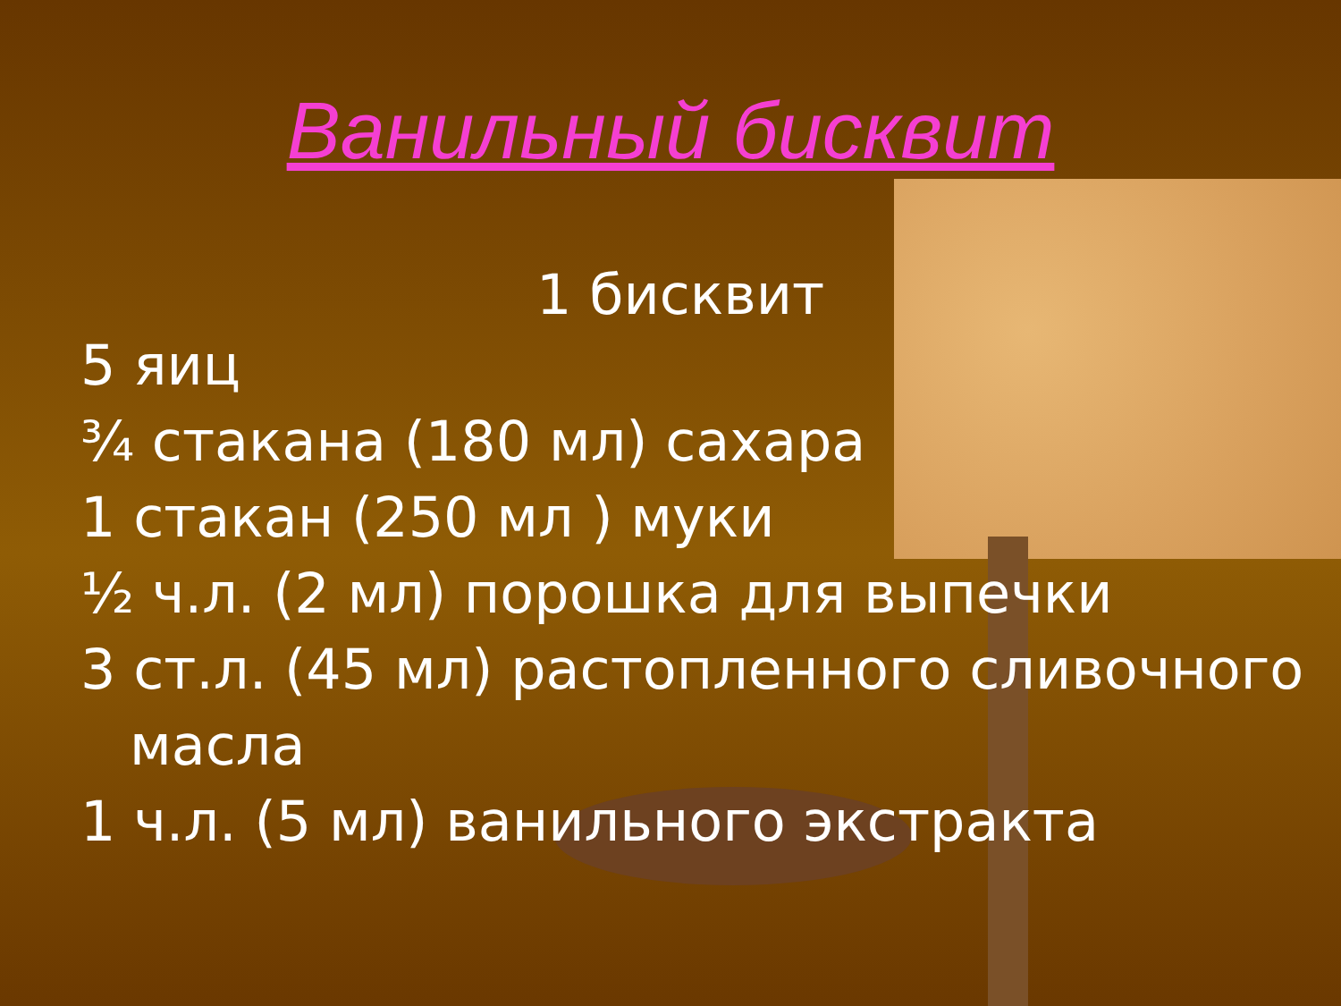Ванильный бисквит
1 бисквит
5 яиц
¾ стакана (180 мл) сахара
1 стакан (250 мл ) муки
½ ч.л. (2 мл) порошка для выпечки
3 ст.л. (45 мл) растопленного сливочного масла
1 ч.л. (5 мл) ванильного экстракта